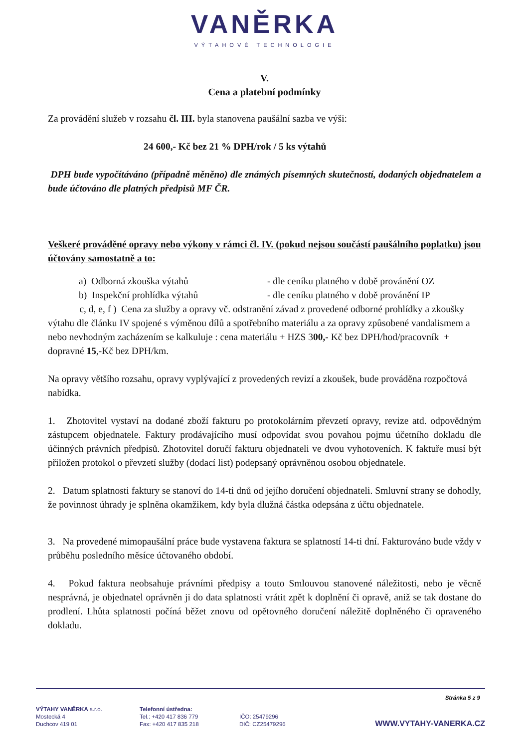VANĚRKA
VÝTAHOVÉ TECHNOLOGIE
V.
Cena a platební podmínky
Za provádění služeb v rozsahu čl. III. byla stanovena paušální sazba ve výši:
24 600,- Kč bez 21 % DPH/rok / 5 ks výtahů
DPH bude vypočítáváno (případně měněno) dle známých písemných skutečností, dodaných objednatelem a bude účtováno dle platných předpisů MF ČR.
Veškeré prováděné opravy nebo výkony v rámci čl. IV. (pokud nejsou součástí paušálního poplatku) jsou účtovány samostatně a to:
a) Odborná zkouška výtahů - dle ceníku platného v době provánění OZ
b) Inspekční prohlídka výtahů - dle ceníku platného v době provánění IP
c, d, e, f ) Cena za služby a opravy vč. odstranění závad z provedené odborné prohlídky a zkoušky výtahu dle článku IV spojené s výměnou dílů a spotřebního materiálu a za opravy způsobené vandalismem a nebo nevhodným zacházením se kalkuluje : cena materiálu + HZS 300,- Kč bez DPH/hod/pracovník + dopravné 15,-Kč bez DPH/km.
Na opravy většího rozsahu, opravy vyplývající z provedených revizí a zkoušek, bude prováděna rozpočtová nabídka.
1. Zhotovitel vystaví na dodané zboží fakturu po protokolárním převzetí opravy, revize atd. odpovědným zástupcem objednatele. Faktury prodávajícího musí odpovídat svou povahou pojmu účetního dokladu dle účinných právních předpisů. Zhotovitel doručí fakturu objednateli ve dvou vyhotoveních. K faktuře musí být přiložen protokol o převzetí služby (dodací list) podepsaný oprávněnou osobou objednatele.
2. Datum splatnosti faktury se stanoví do 14-ti dnů od jejího doručení objednateli. Smluvní strany se dohodly, že povinnost úhrady je splněna okamžikem, kdy byla dlužná částka odepsána z účtu objednatele.
3. Na provedené mimopaušální práce bude vystavena faktura se splatností 14-ti dní. Fakturováno bude vždy v průběhu posledního měsíce účtovaného období.
4. Pokud faktura neobsahuje právními předpisy a touto Smlouvou stanovené náležitosti, nebo je věcně nesprávná, je objednatel oprávněn ji do data splatnosti vrátit zpět k doplnění či opravě, aniž se tak dostane do prodlení. Lhůta splatnosti počíná běžet znovu od opětovného doručení náležitě doplněného či opraveného dokladu.
Stránka 5 z 9
VÝTAHY VANĚRKA s.r.o.
Mostecká 4
Duchcov 419 01
Telefonní ústředna:
Tel.: +420 417 836 779
Fax: +420 417 835 218
IČO: 25479296
DIČ: CZ25479296
WWW.VYTAHY-VANERKA.CZ